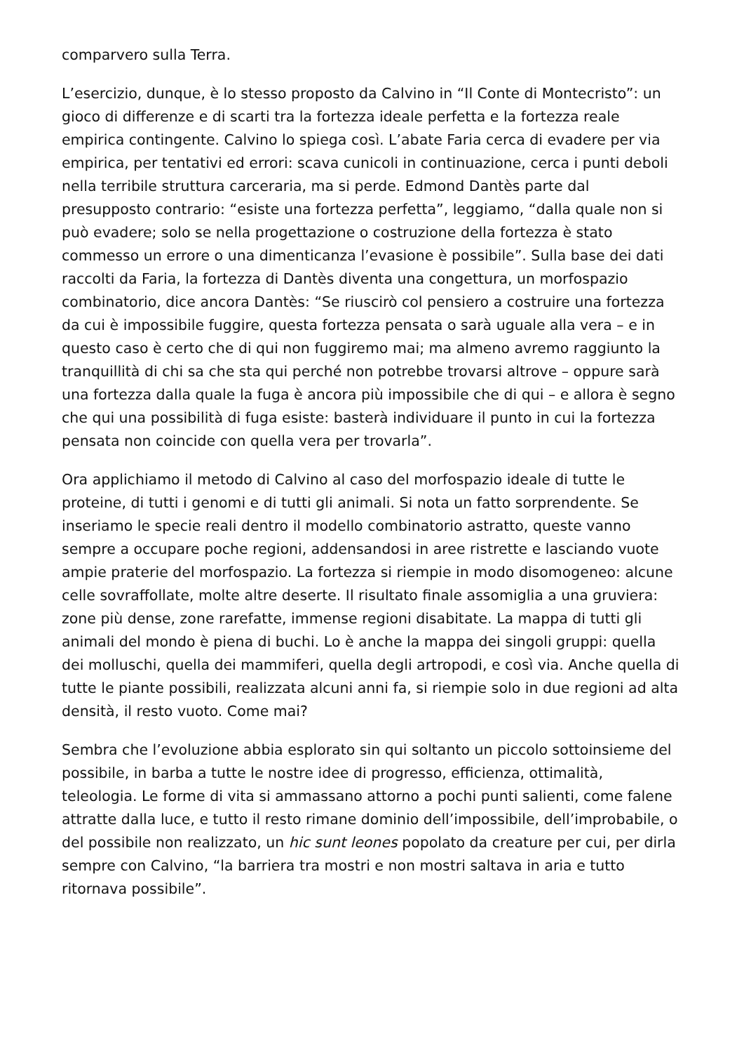comparvero sulla Terra.
L’esercizio, dunque, è lo stesso proposto da Calvino in “Il Conte di Montecristo”: un gioco di differenze e di scarti tra la fortezza ideale perfetta e la fortezza reale empirica contingente. Calvino lo spiega così. L’abate Faria cerca di evadere per via empirica, per tentativi ed errori: scava cunicoli in continuazione, cerca i punti deboli nella terribile struttura carceraria, ma si perde. Edmond Dantès parte dal presupposto contrario: “esiste una fortezza perfetta”, leggiamo, “dalla quale non si può evadere; solo se nella progettazione o costruzione della fortezza è stato commesso un errore o una dimenticanza l’evasione è possibile”. Sulla base dei dati raccolti da Faria, la fortezza di Dantès diventa una congettura, un morfospazio combinatorio, dice ancora Dantès: “Se riuscirò col pensiero a costruire una fortezza da cui è impossibile fuggire, questa fortezza pensata o sarà uguale alla vera – e in questo caso è certo che di qui non fuggiremo mai; ma almeno avremo raggiunto la tranquillità di chi sa che sta qui perché non potrebbe trovarsi altrove – oppure sarà una fortezza dalla quale la fuga è ancora più impossibile che di qui – e allora è segno che qui una possibilità di fuga esiste: basterà individuare il punto in cui la fortezza pensata non coincide con quella vera per trovarla”.
Ora applichiamo il metodo di Calvino al caso del morfospazio ideale di tutte le proteine, di tutti i genomi e di tutti gli animali. Si nota un fatto sorprendente. Se inseriamo le specie reali dentro il modello combinatorio astratto, queste vanno sempre a occupare poche regioni, addensandosi in aree ristrette e lasciando vuote ampie praterie del morfospazio. La fortezza si riempie in modo disomogeneo: alcune celle sovraffollate, molte altre deserte. Il risultato finale assomiglia a una gruviera: zone più dense, zone rarefatte, immense regioni disabitate. La mappa di tutti gli animali del mondo è piena di buchi. Lo è anche la mappa dei singoli gruppi: quella dei molluschi, quella dei mammiferi, quella degli artropodi, e così via. Anche quella di tutte le piante possibili, realizzata alcuni anni fa, si riempie solo in due regioni ad alta densità, il resto vuoto. Come mai?
Sembra che l’evoluzione abbia esplorato sin qui soltanto un piccolo sottoinsieme del possibile, in barba a tutte le nostre idee di progresso, efficienza, ottimalità, teleologia. Le forme di vita si ammassano attorno a pochi punti salienti, come falene attratte dalla luce, e tutto il resto rimane dominio dell’impossibile, dell’improbabile, o del possibile non realizzato, un hic sunt leones popolato da creature per cui, per dirla sempre con Calvino, “la barriera tra mostri e non mostri saltava in aria e tutto ritornava possibile”.